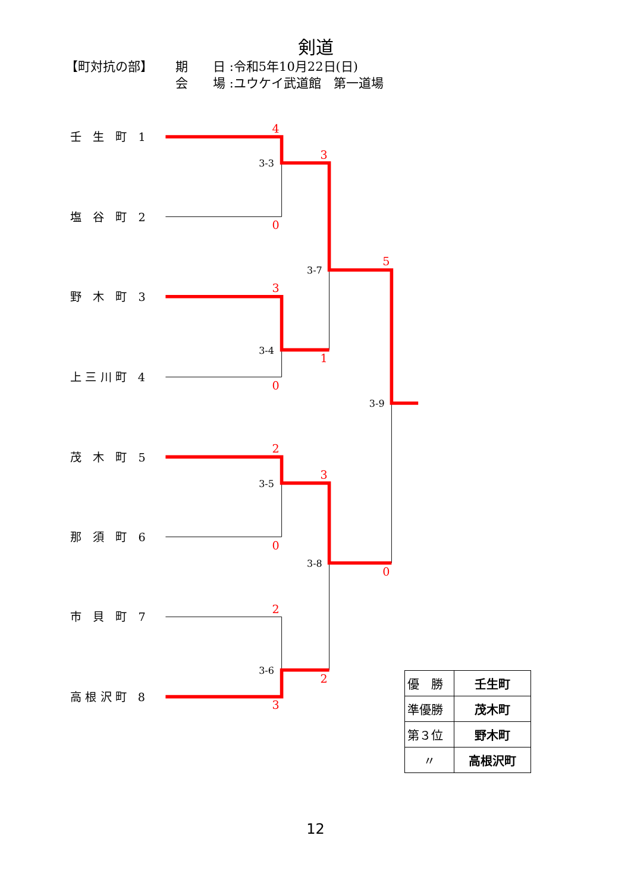剣道
【町対抗の部】 期　　日 :令和5年10月22日(日)
会　　場 :ユウケイ武道館　第一道場
壬　生　町　1
塩　谷　町　2
野　木　町　3
上 三 川 町　4
茂　木　町　5
那　須　町　6
市　貝　町　7
高 根 沢 町　8
3-3
3-4
3-5
3-6
3-7
3-8
3-9
4
0
3
0
2
0
2
3
3
1
3
2
5
0
| 優 勝 | 壬生町 |
| 準優勝 | 茂木町 |
| 第３位 | 野木町 |
| 〃 | 高根沢町 |
12